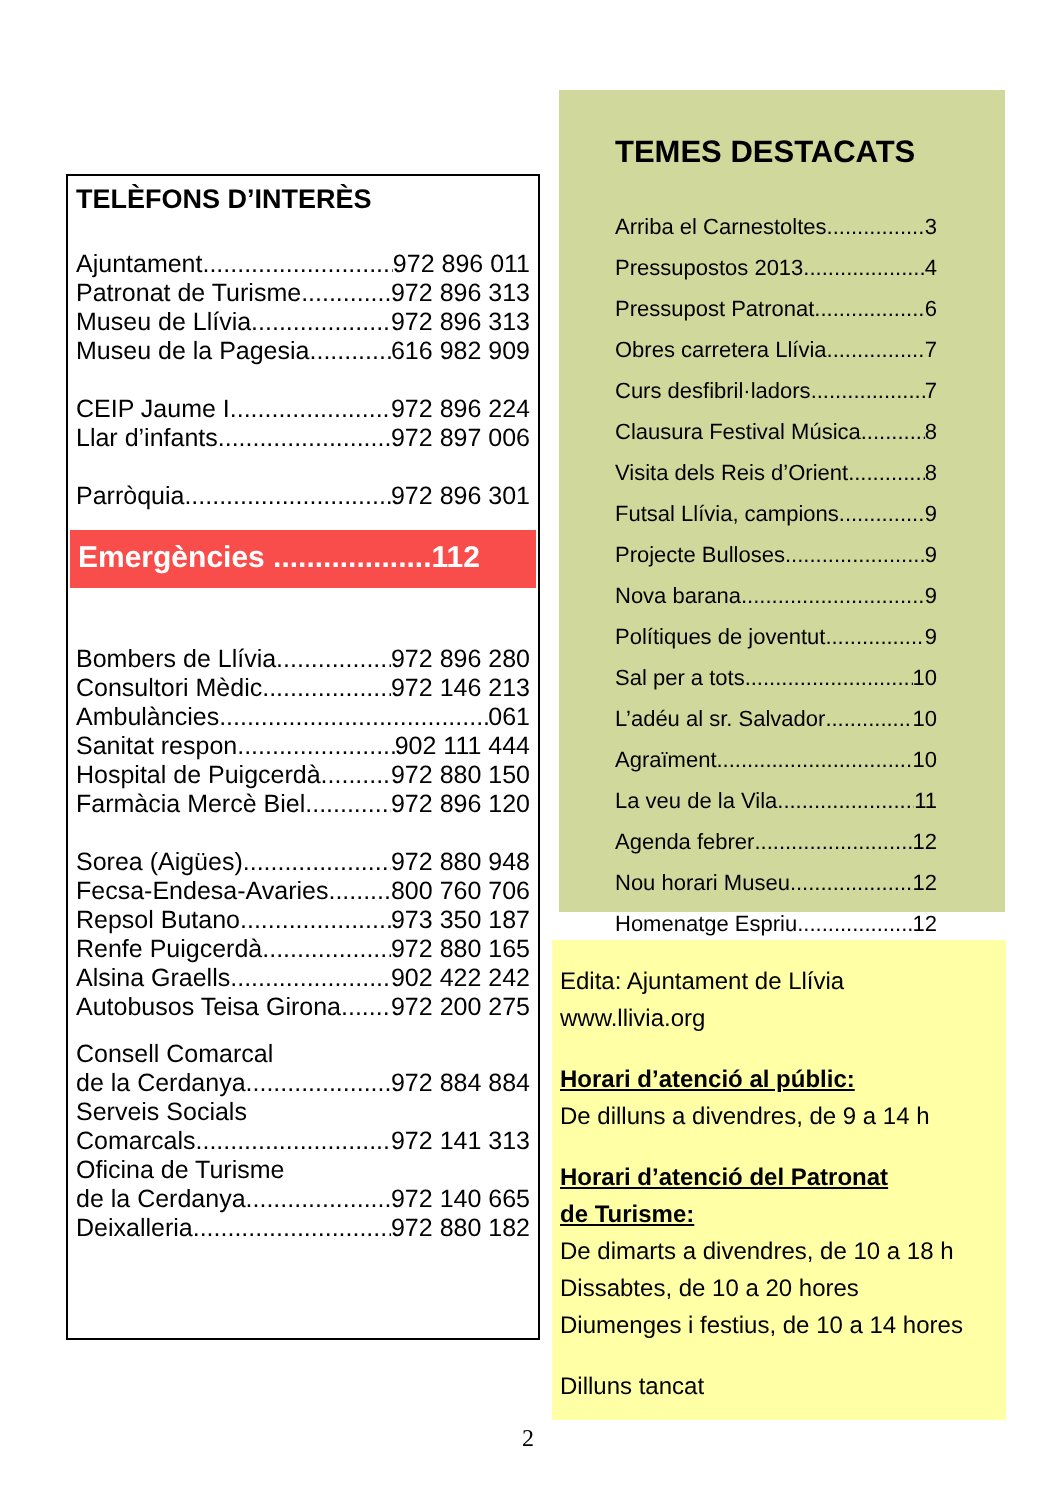TELÈFONS D’INTERÈS
Ajuntament 972 896 011
Patronat de Turisme 972 896 313
Museu de Llívia 972 896 313
Museu de la Pagesia 616 982 909
CEIP Jaume I 972 896 224
Llar d’infants 972 897 006
Parròquia 972 896 301
Emergències ...................112
Bombers de Llívia 972 896 280
Consultori Mèdic 972 146 213
Ambulàncies 061
Sanitat respon 902 111 444
Hospital de Puigcerdà 972 880 150
Farmàcia Mercè Biel 972 896 120
Sorea (Aigües) 972 880 948
Fecsa-Endesa-Avaries 800 760 706
Repsol Butano 973 350 187
Renfe Puigcerdà 972 880 165
Alsina Graells 902 422 242
Autobusos Teisa Girona 972 200 275
Consell Comarcal
de la Cerdanya 972 884 884
Serveis Socials
Comarcals 972 141 313
Oficina de Turisme
de la Cerdanya 972 140 665
Deixalleria 972 880 182
TEMES DESTACATS
Arriba el Carnestoltes 3
Pressupostos 2013 4
Pressupost Patronat 6
Obres carretera Llívia 7
Curs desfibril·ladors 7
Clausura Festival Música 8
Visita dels Reis d’Orient 8
Futsal Llívia, campions 9
Projecte Bulloses 9
Nova barana 9
Polítiques de joventut 9
Sal per a tots 10
L’adéu al sr. Salvador 10
Agraïment 10
La veu de la Vila 11
Agenda febrer 12
Nou horari Museu 12
Homenatge Espriu 12
Edita: Ajuntament de Llívia
www.llivia.org
Horari d’atenció al públic:
De dilluns a divendres, de 9 a 14 h
Horari d’atenció del Patronat
de Turisme:
De dimarts a divendres, de 10 a 18 h
Dissabtes, de 10 a 20 hores
Diumenges i festius, de 10 a 14 hores
Dilluns tancat
2